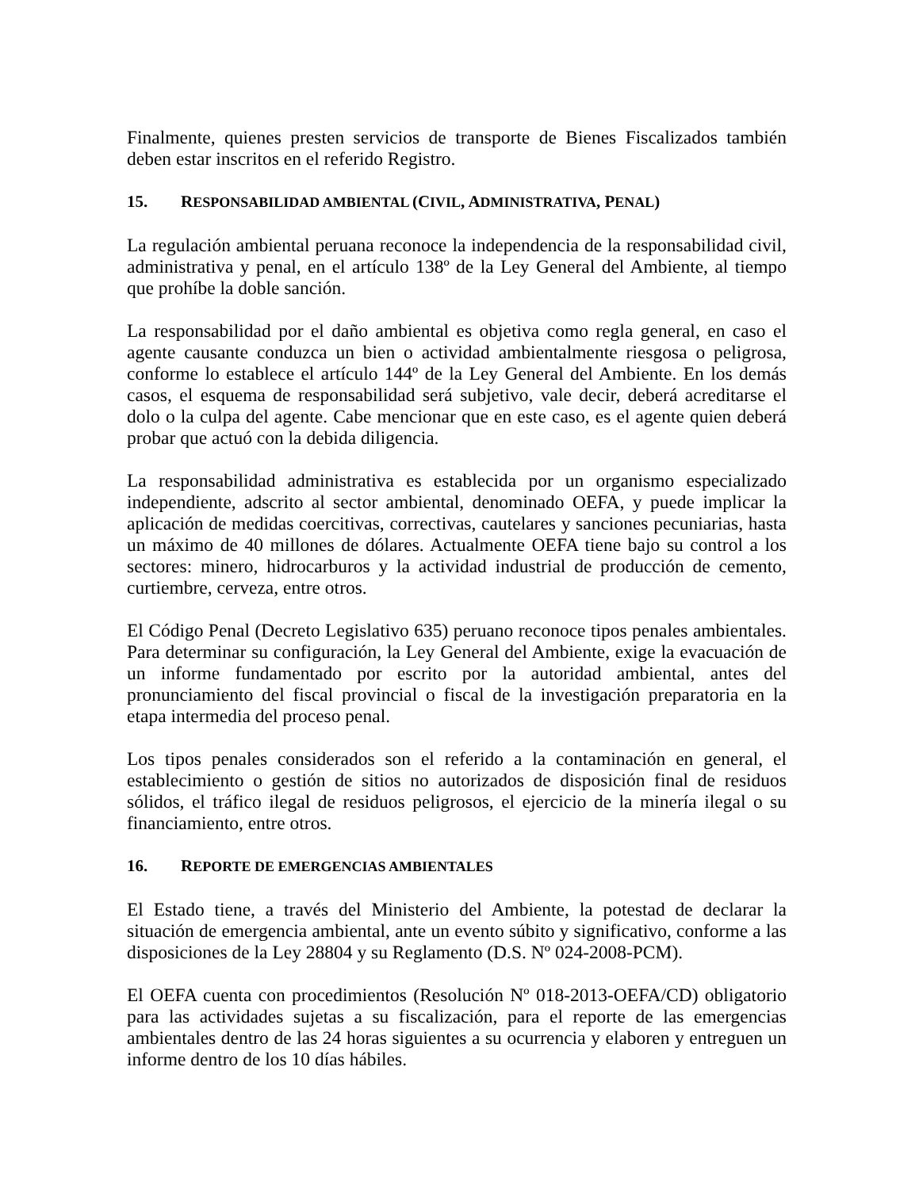Finalmente, quienes presten servicios de transporte de Bienes Fiscalizados también deben estar inscritos en el referido Registro.
15. RESPONSABILIDAD AMBIENTAL (CIVIL, ADMINISTRATIVA, PENAL)
La regulación ambiental peruana reconoce la independencia de la responsabilidad civil, administrativa y penal, en el artículo 138º de la Ley General del Ambiente, al tiempo que prohíbe la doble sanción.
La responsabilidad por el daño ambiental es objetiva como regla general, en caso el agente causante conduzca un bien o actividad ambientalmente riesgosa o peligrosa, conforme lo establece el artículo 144º de la Ley General del Ambiente. En los demás casos, el esquema de responsabilidad será subjetivo, vale decir, deberá acreditarse el dolo o la culpa del agente. Cabe mencionar que en este caso, es el agente quien deberá probar que actuó con la debida diligencia.
La responsabilidad administrativa es establecida por un organismo especializado independiente, adscrito al sector ambiental, denominado OEFA, y puede implicar la aplicación de medidas coercitivas, correctivas, cautelares y sanciones pecuniarias, hasta un máximo de 40 millones de dólares. Actualmente OEFA tiene bajo su control a los sectores: minero, hidrocarburos y la actividad industrial de producción de cemento, curtiembre, cerveza, entre otros.
El Código Penal (Decreto Legislativo 635) peruano reconoce tipos penales ambientales. Para determinar su configuración, la Ley General del Ambiente, exige la evacuación de un informe fundamentado por escrito por la autoridad ambiental, antes del pronunciamiento del fiscal provincial o fiscal de la investigación preparatoria en la etapa intermedia del proceso penal.
Los tipos penales considerados son el referido a la contaminación en general, el establecimiento o gestión de sitios no autorizados de disposición final de residuos sólidos, el tráfico ilegal de residuos peligrosos, el ejercicio de la minería ilegal o su financiamiento, entre otros.
16. REPORTE DE EMERGENCIAS AMBIENTALES
El Estado tiene, a través del Ministerio del Ambiente, la potestad de declarar la situación de emergencia ambiental, ante un evento súbito y significativo, conforme a las disposiciones de la Ley 28804 y su Reglamento (D.S. Nº 024-2008-PCM).
El OEFA cuenta con procedimientos (Resolución Nº 018-2013-OEFA/CD) obligatorio para las actividades sujetas a su fiscalización, para el reporte de las emergencias ambientales dentro de las 24 horas siguientes a su ocurrencia y elaboren y entreguen un informe dentro de los 10 días hábiles.